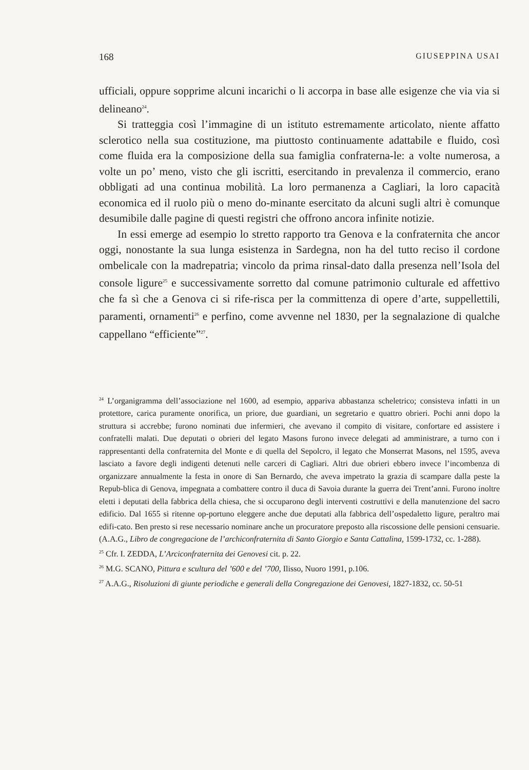168 GIUSEPPINA USAI
ufficiali, oppure sopprime alcuni incarichi o li accorpa in base alle esigenze che via via si delineano<sup>24</sup>.
Si tratteggia così l’immagine di un istituto estremamente articolato, niente affatto sclerotico nella sua costituzione, ma piuttosto continuamente adattabile e fluido, così come fluida era la composizione della sua famiglia confraterna-le: a volte numerosa, a volte un po’ meno, visto che gli iscritti, esercitando in prevalenza il commercio, erano obbligati ad una continua mobilità. La loro permanenza a Cagliari, la loro capacità economica ed il ruolo più o meno do-minante esercitato da alcuni sugli altri è comunque desumibile dalle pagine di questi registri che offrono ancora infinite notizie.
In essi emerge ad esempio lo stretto rapporto tra Genova e la confraternita che ancor oggi, nonostante la sua lunga esistenza in Sardegna, non ha del tutto reciso il cordone ombelicale con la madrepatria; vincolo da prima rinsal-dato dalla presenza nell’Isola del console ligure<sup>25</sup> e successivamente sorretto dal comune patrimonio culturale ed affettivo che fa sì che a Genova ci si rife-risca per la committenza di opere d’arte, suppellettili, paramenti, ornamenti<sup>26</sup> e perfino, come avvenne nel 1830, per la segnalazione di qualche cappellano “efficiente”<sup>27</sup>.
<sup>24</sup> L’organigramma dell’associazione nel 1600, ad esempio, appariva abbastanza scheletrico; consisteva infatti in un protettore, carica puramente onorifica, un priore, due guardiani, un segretario e quattro obrieri. Pochi anni dopo la struttura si accrebbe; furono nominati due infermieri, che avevano il compito di visitare, confortare ed assistere i confratelli malati. Due deputati o obrieri del legato Masons furono invece delegati ad amministrare, a turno con i rappresentanti della confraternita del Monte e di quella del Sepolcro, il legato che Monserrat Masons, nel 1595, aveva lasciato a favore degli indigenti detenuti nelle carceri di Cagliari. Altri due obrieri ebbero invece l’incombenza di organizzare annualmente la festa in onore di San Bernardo, che aveva impetrato la grazia di scampare dalla peste la Repub-blica di Genova, impegnata a combattere contro il duca di Savoia durante la guerra dei Trent’anni. Furono inoltre eletti i deputati della fabbrica della chiesa, che si occuparono degli interventi costruttivi e della manutenzione del sacro edificio. Dal 1655 si ritenne op-portuno eleggere anche due deputati alla fabbrica dell’ospedaletto ligure, peraltro mai edifi-cato. Ben presto si rese necessario nominare anche un procuratore preposto alla riscossione delle pensioni censuarie. (A.A.G., Libro de congregacione de l’archiconfraternita di Santo Giorgio e Santa Cattalina, 1599-1732, cc. 1-288).
<sup>25</sup> Cfr. I. ZEDDA, L’Arciconfraternita dei Genovesi cit. p. 22.
<sup>26</sup> M.G. SCANO, Pittura e scultura del ’600 e del ’700, Ilisso, Nuoro 1991, p.106.
<sup>27</sup> A.A.G., Risoluzioni di giunte periodiche e generali della Congregazione dei Genovesi, 1827-1832, cc. 50-51